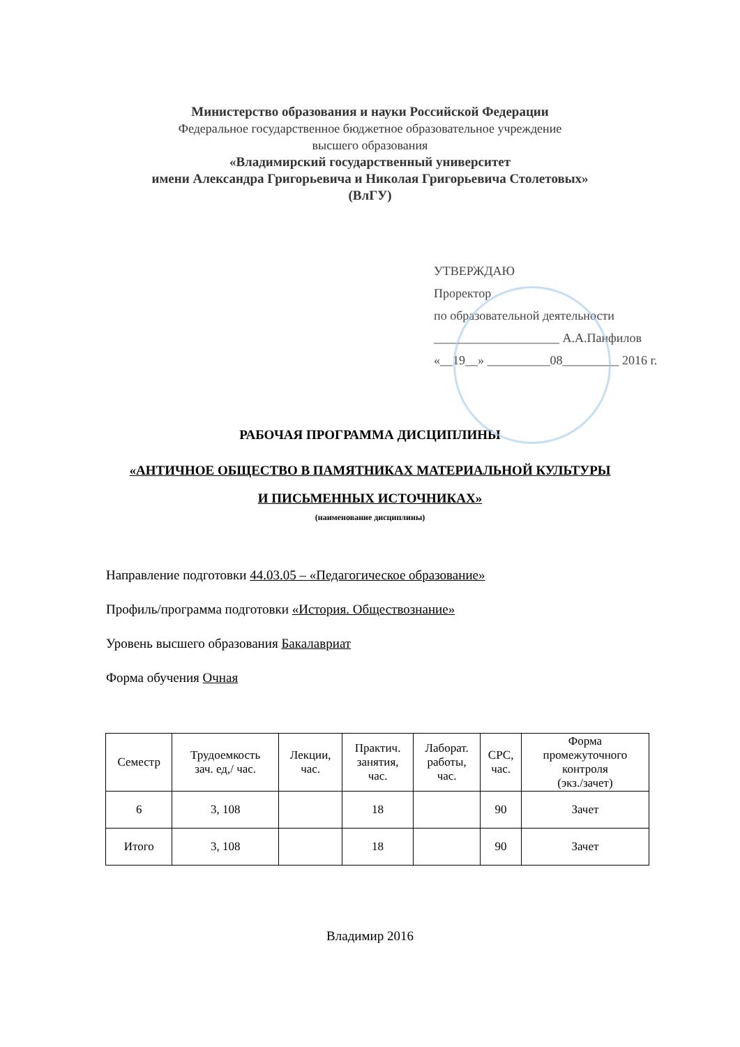Министерство образования и науки Российской Федерации
Федеральное государственное бюджетное образовательное учреждение
высшего образования
«Владимирский государственный университет
имени Александра Григорьевича и Николая Григорьевича Столетовых»
(ВлГУ)
УТВЕРЖДАЮ
Проректор
по образовательной деятельности
____________________ А.А.Панфилов
«__19__» __________08_________ 2016 г.
РАБОЧАЯ ПРОГРАММА ДИСЦИПЛИНЫ
«АНТИЧНОЕ ОБЩЕСТВО В ПАМЯТНИКАХ МАТЕРИАЛЬНОЙ КУЛЬТУРЫ
И ПИСЬМЕННЫХ ИСТОЧНИКАХ»
(наименование дисциплины)
Направление подготовки 44.03.05 – «Педагогическое образование»
Профиль/программа подготовки «История. Обществознание»
Уровень высшего образования Бакалавриат
Форма обучения Очная
| Семестр | Трудоемкость зач. ед,/ час. | Лекции, час. | Практич. занятия, час. | Лаборат. работы, час. | СРС, час. | Форма промежуточного контроля (экз./зачет) |
| --- | --- | --- | --- | --- | --- | --- |
| 6 | 3, 108 | | 18 | | 90 | Зачет |
| Итого | 3, 108 | | 18 | | 90 | Зачет |
Владимир 2016